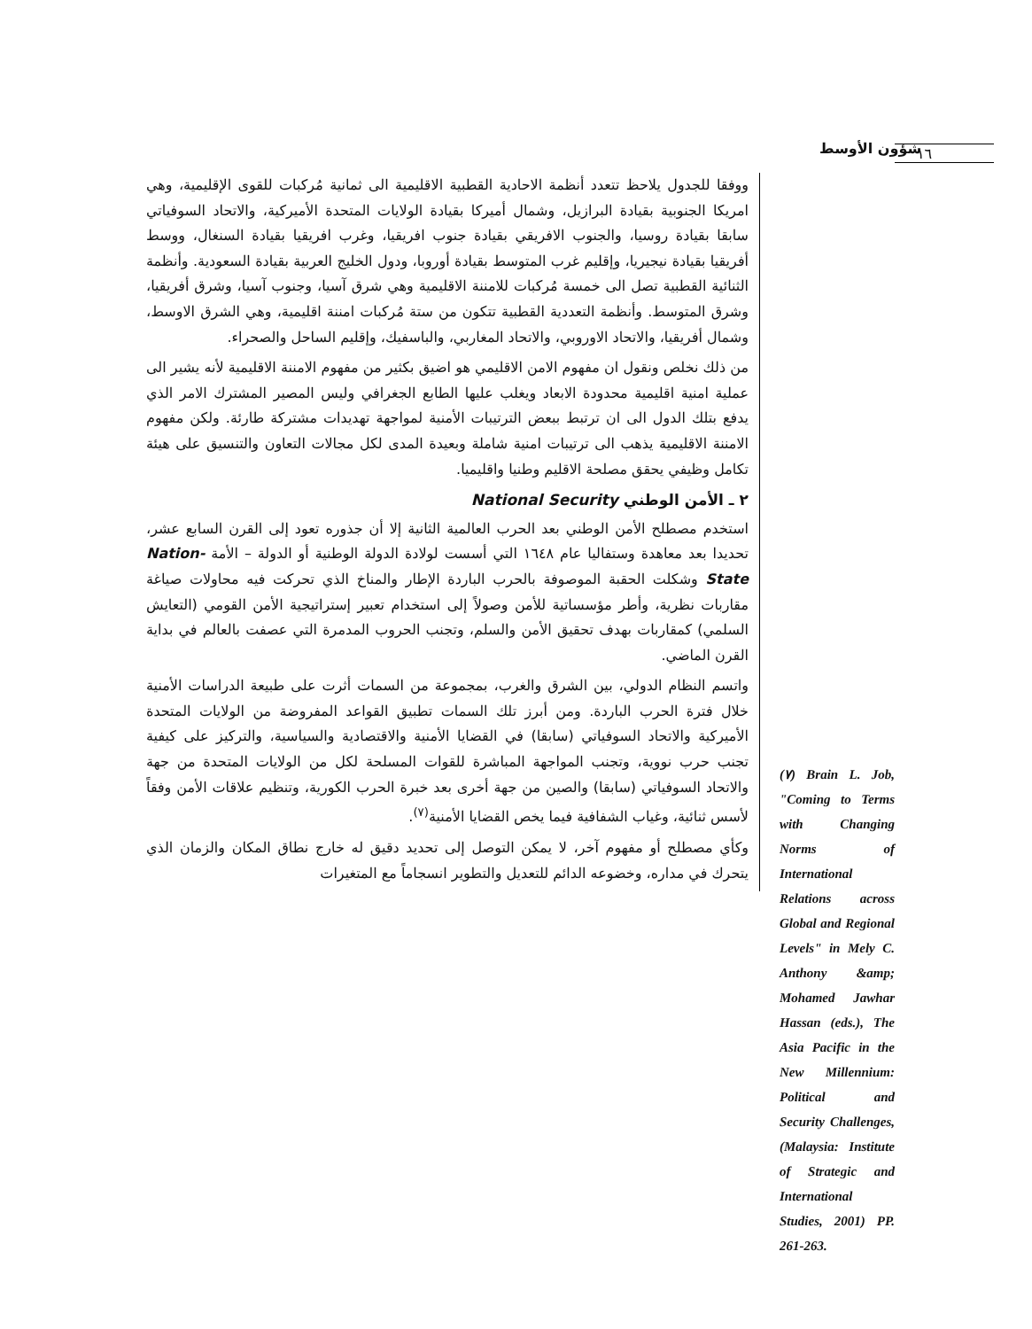١٦
شؤون الأوسط
ووفقا للجدول يلاحظ تتعدد أنظمة الاحادية القطبية الاقليمية الى ثمانية مُركبات للقوى الإقليمية، وهي امريكا الجنوبية بقيادة البرازيل، وشمال أميركا بقيادة الولايات المتحدة الأميركية، والاتحاد السوفياتي سابقا بقيادة روسيا، والجنوب الافريقي بقيادة جنوب افريقيا، وغرب افريقيا بقيادة السنغال، ووسط أفريقيا بقيادة نيجيريا، وإقليم غرب المتوسط بقيادة أوروبا، ودول الخليج العربية بقيادة السعودية. وأنظمة الثنائية القطبية تصل الى خمسة مُركبات للامننة الاقليمية وهي شرق آسيا، وجنوب آسيا، وشرق أفريقيا، وشرق المتوسط. وأنظمة التعددية القطبية تتكون من ستة مُركبات امننة اقليمية، وهي الشرق الاوسط، وشمال أفريقيا، والاتحاد الاوروبي، والاتحاد المغاربي، والباسفيك، وإقليم الساحل والصحراء.
من ذلك نخلص ونقول ان مفهوم الامن الاقليمي هو اضيق بكثير من مفهوم الامننة الاقليمية لأنه يشير الى عملية امنية اقليمية محدودة الابعاد ويغلب عليها الطابع الجغرافي وليس المصير المشترك الامر الذي يدفع بتلك الدول الى ان ترتبط ببعض الترتيبات الأمنية لمواجهة تهديدات مشتركة طارئة. ولكن مفهوم الامننة الاقليمية يذهب الى ترتيبات امنية شاملة وبعيدة المدى لكل مجالات التعاون والتنسيق على هيئة تكامل وظيفي يحقق مصلحة الاقليم وطنيا واقليميا.
٢ ـ الأمن الوطني National Security
استخدم مصطلح الأمن الوطني بعد الحرب العالمية الثانية إلا أن جذوره تعود إلى القرن السابع عشر، تحديدا بعد معاهدة وستفاليا عام ١٦٤٨ التي أسست لولادة الدولة الوطنية أو الدولة – الأمة Nation- State وشكلت الحقبة الموصوفة بالحرب الباردة الإطار والمناخ الذي تحركت فيه محاولات صياغة مقاربات نظرية، وأطر مؤسساتية للأمن وصولاً إلى استخدام تعبير إستراتيجية الأمن القومي (التعايش السلمي) كمقاربات بهدف تحقيق الأمن والسلم، وتجنب الحروب المدمرة التي عصفت بالعالم في بداية القرن الماضي.
واتسم النظام الدولي، بين الشرق والغرب، بمجموعة من السمات أثرت على طبيعة الدراسات الأمنية خلال فترة الحرب الباردة. ومن أبرز تلك السمات تطبيق القواعد المفروضة من الولايات المتحدة الأميركية والاتحاد السوفياتي (سابقا) في القضايا الأمنية والاقتصادية والسياسية، والتركيز على كيفية تجنب حرب نووية، وتجنب المواجهة المباشرة للقوات المسلحة لكل من الولايات المتحدة من جهة والاتحاد السوفياتي (سابقا) والصين من جهة أخرى بعد خبرة الحرب الكورية، وتنظيم علاقات الأمن وفقاً لأسس ثنائية، وغياب الشفافية فيما يخص القضايا الأمنية<sup>(٧)</sup>.
وكأي مصطلح أو مفهوم آخر، لا يمكن التوصل إلى تحديد دقيق له خارج نطاق المكان والزمان الذي يتحرك في مداره، وخضوعه الدائم للتعديل والتطوير انسجاماً مع المتغيرات
(٧) Brain L. Job, "Coming to Terms with Changing Norms of International Relations across Global and Regional Levels" in Mely C. Anthony &amp; Mohamed Jawhar Hassan (eds.), The Asia Pacific in the New Millennium: Political and Security Challenges, (Malaysia: Institute of Strategic and International Studies, 2001) PP. 261-263.